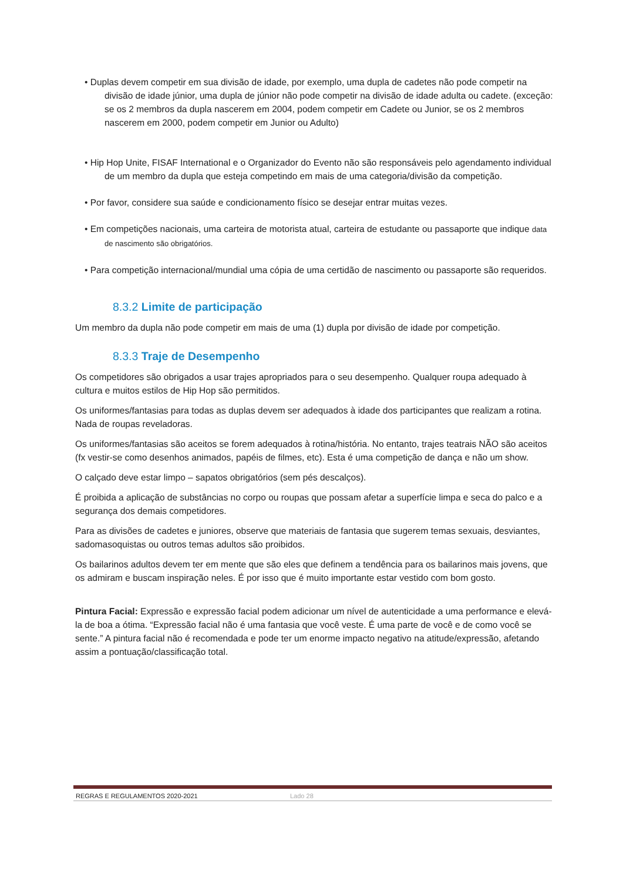• Duplas devem competir em sua divisão de idade, por exemplo, uma dupla de cadetes não pode competir na divisão de idade júnior, uma dupla de júnior não pode competir na divisão de idade adulta ou cadete. (exceção: se os 2 membros da dupla nascerem em 2004, podem competir em Cadete ou Junior, se os 2 membros nascerem em 2000, podem competir em Junior ou Adulto)
• Hip Hop Unite, FISAF International e o Organizador do Evento não são responsáveis pelo agendamento individual de um membro da dupla que esteja competindo em mais de uma categoria/divisão da competição.
• Por favor, considere sua saúde e condicionamento físico se desejar entrar muitas vezes.
• Em competições nacionais, uma carteira de motorista atual, carteira de estudante ou passaporte que indique data de nascimento são obrigatórios.
• Para competição internacional/mundial uma cópia de uma certidão de nascimento ou passaporte são requeridos.
8.3.2 Limite de participação
Um membro da dupla não pode competir em mais de uma (1) dupla por divisão de idade por competição.
8.3.3 Traje de Desempenho
Os competidores são obrigados a usar trajes apropriados para o seu desempenho. Qualquer roupa adequado à cultura e muitos estilos de Hip Hop são permitidos.
Os uniformes/fantasias para todas as duplas devem ser adequados à idade dos participantes que realizam a rotina. Nada de roupas reveladoras.
Os uniformes/fantasias são aceitos se forem adequados à rotina/história. No entanto, trajes teatrais NÃO são aceitos (fx vestir-se como desenhos animados, papéis de filmes, etc). Esta é uma competição de dança e não um show.
O calçado deve estar limpo – sapatos obrigatórios (sem pés descalços).
É proibida a aplicação de substâncias no corpo ou roupas que possam afetar a superfície limpa e seca do palco e a segurança dos demais competidores.
Para as divisões de cadetes e juniores, observe que materiais de fantasia que sugerem temas sexuais, desviantes, sadomasoquistas ou outros temas adultos são proibidos.
Os bailarinos adultos devem ter em mente que são eles que definem a tendência para os bailarinos mais jovens, que os admiram e buscam inspiração neles. É por isso que é muito importante estar vestido com bom gosto.
Pintura Facial: Expressão e expressão facial podem adicionar um nível de autenticidade a uma performance e elevá-la de boa a ótima. “Expressão facial não é uma fantasia que você veste. É uma parte de você e de como você se sente.” A pintura facial não é recomendada e pode ter um enorme impacto negativo na atitude/expressão, afetando assim a pontuação/classificação total.
REGRAS E REGULAMENTOS 2020-2021 Lado 28